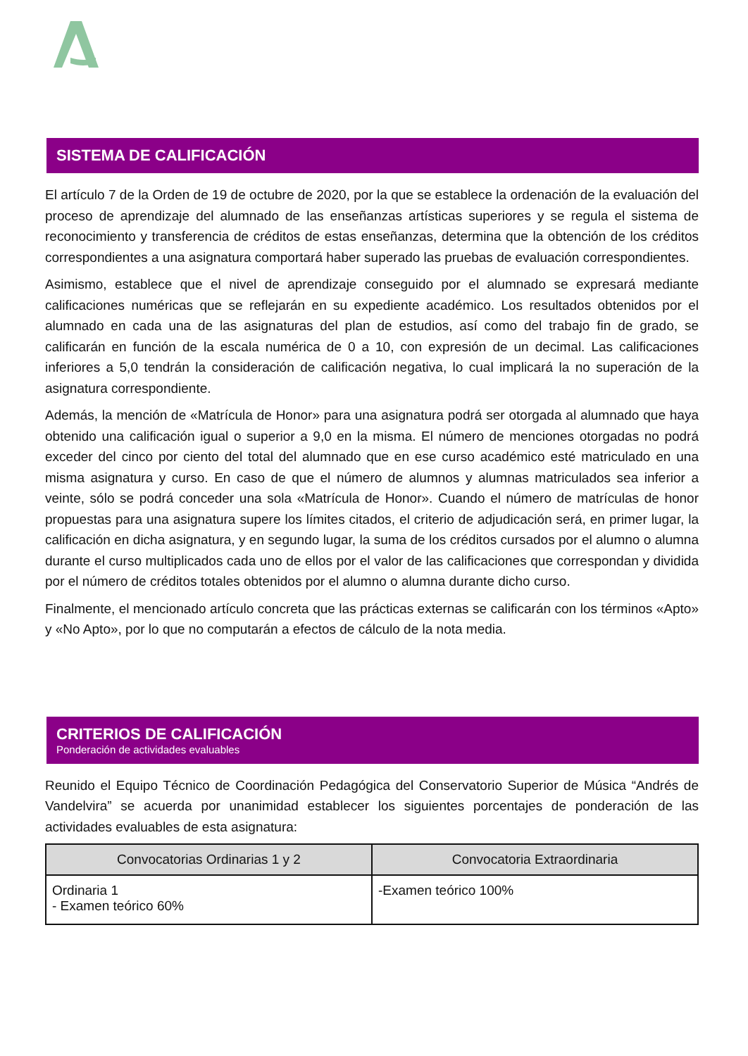SISTEMA DE CALIFICACIÓN
El artículo 7 de la Orden de 19 de octubre de 2020, por la que se establece la ordenación de la evaluación del proceso de aprendizaje del alumnado de las enseñanzas artísticas superiores y se regula el sistema de reconocimiento y transferencia de créditos de estas enseñanzas, determina que la obtención de los créditos correspondientes a una asignatura comportará haber superado las pruebas de evaluación correspondientes.
Asimismo, establece que el nivel de aprendizaje conseguido por el alumnado se expresará mediante calificaciones numéricas que se reflejarán en su expediente académico. Los resultados obtenidos por el alumnado en cada una de las asignaturas del plan de estudios, así como del trabajo fin de grado, se calificarán en función de la escala numérica de 0 a 10, con expresión de un decimal. Las calificaciones inferiores a 5,0 tendrán la consideración de calificación negativa, lo cual implicará la no superación de la asignatura correspondiente.
Además, la mención de «Matrícula de Honor» para una asignatura podrá ser otorgada al alumnado que haya obtenido una calificación igual o superior a 9,0 en la misma. El número de menciones otorgadas no podrá exceder del cinco por ciento del total del alumnado que en ese curso académico esté matriculado en una misma asignatura y curso. En caso de que el número de alumnos y alumnas matriculados sea inferior a veinte, sólo se podrá conceder una sola «Matrícula de Honor». Cuando el número de matrículas de honor propuestas para una asignatura supere los límites citados, el criterio de adjudicación será, en primer lugar, la calificación en dicha asignatura, y en segundo lugar, la suma de los créditos cursados por el alumno o alumna durante el curso multiplicados cada uno de ellos por el valor de las calificaciones que correspondan y dividida por el número de créditos totales obtenidos por el alumno o alumna durante dicho curso.
Finalmente, el mencionado artículo concreta que las prácticas externas se calificarán con los términos «Apto» y «No Apto», por lo que no computarán a efectos de cálculo de la nota media.
CRITERIOS DE CALIFICACIÓN
Ponderación de actividades evaluables
Reunido el Equipo Técnico de Coordinación Pedagógica del Conservatorio Superior de Música “Andrés de Vandelvira” se acuerda por unanimidad establecer los siguientes porcentajes de ponderación de las actividades evaluables de esta asignatura:
| Convocatorias Ordinarias 1 y 2 | Convocatoria Extraordinaria |
| --- | --- |
| Ordinaria 1 - Examen teórico 60% | -Examen teórico 100% |